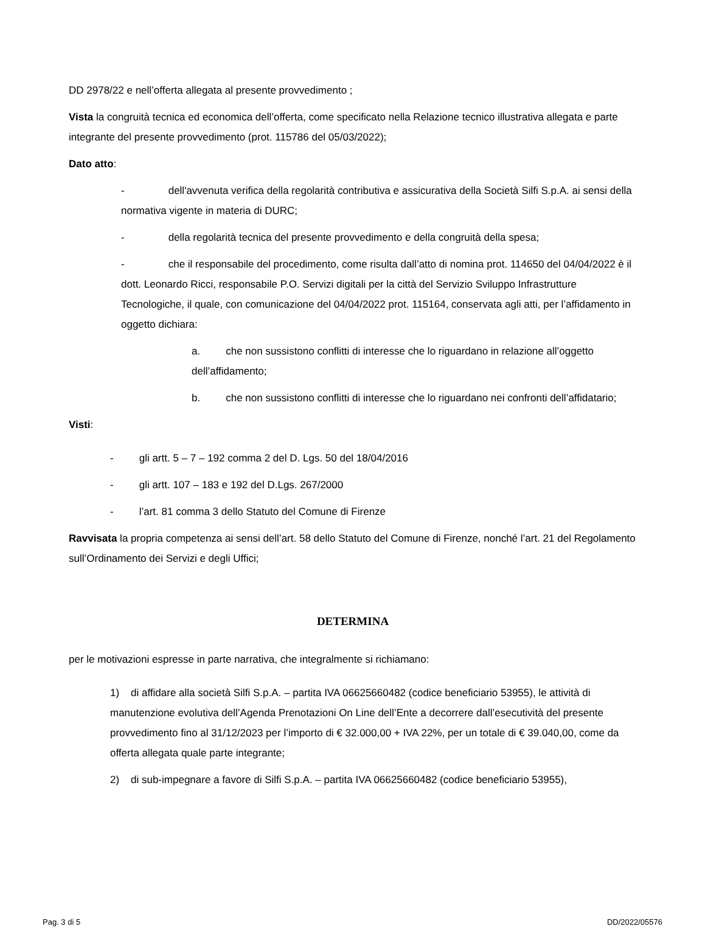DD 2978/22 e nell’offerta allegata al presente provvedimento ;
Vista la congruità tecnica ed economica dell’offerta, come specificato nella Relazione tecnico illustrativa allegata e parte integrante del presente provvedimento (prot. 115786 del 05/03/2022);
Dato atto:
- dell'avvenuta verifica della regolarità contributiva e assicurativa della Società Silfi S.p.A. ai sensi della normativa vigente in materia di DURC;
- della regolarità tecnica del presente provvedimento e della congruità della spesa;
- che il responsabile del procedimento, come risulta dall’atto di nomina prot. 114650 del 04/04/2022 è il dott. Leonardo Ricci, responsabile P.O. Servizi digitali per la città del Servizio Sviluppo Infrastrutture Tecnologiche, il quale, con comunicazione del 04/04/2022 prot. 115164, conservata agli atti, per l’affidamento in oggetto dichiara:
a. che non sussistono conflitti di interesse che lo riguardano in relazione all’oggetto dell’affidamento;
b. che non sussistono conflitti di interesse che lo riguardano nei confronti dell’affidatario;
Visti:
- gli artt. 5 – 7 – 192 comma 2 del D. Lgs. 50 del 18/04/2016
- gli artt. 107 – 183 e 192 del D.Lgs. 267/2000
- l’art. 81 comma 3 dello Statuto del Comune di Firenze
Ravvisata la propria competenza ai sensi dell’art. 58 dello Statuto del Comune di Firenze, nonché l’art. 21 del Regolamento sull’Ordinamento dei Servizi e degli Uffici;
DETERMINA
per le motivazioni espresse in parte narrativa, che integralmente si richiamano:
1) di affidare alla società Silfi S.p.A. – partita IVA 06625660482 (codice beneficiario 53955), le attività di manutenzione evolutiva dell’Agenda Prenotazioni On Line dell’Ente a decorrere dall’esecutività del presente provvedimento fino al 31/12/2023 per l’importo di € 32.000,00 + IVA 22%, per un totale di € 39.040,00, come da offerta allegata quale parte integrante;
2) di sub-impegnare a favore di Silfi S.p.A. – partita IVA 06625660482 (codice beneficiario 53955),
Pag. 3 di 5 DD/2022/05576